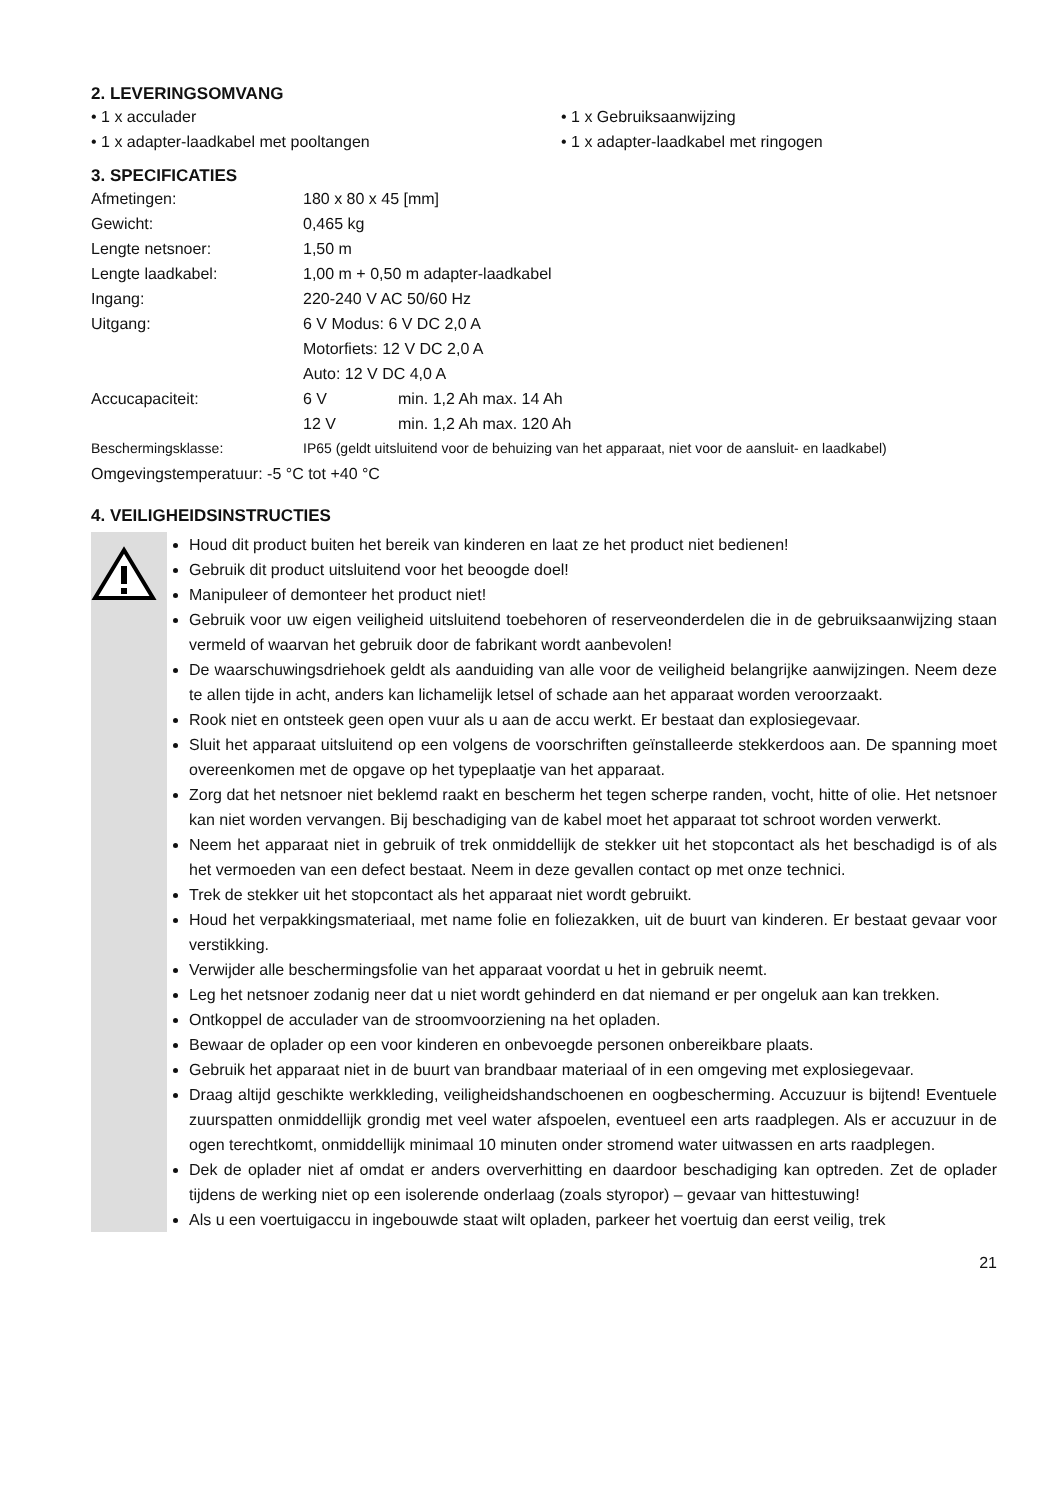2. LEVERINGSOMVANG
• 1 x acculader
• 1 x Gebruiksaanwijzing
• 1 x adapter-laadkabel met pooltangen
• 1 x adapter-laadkabel met ringogen
3. SPECIFICATIES
| Afmetingen: | 180 x 80 x 45 [mm] | |
| Gewicht: | 0,465 kg | |
| Lengte netsnoer: | 1,50 m | |
| Lengte laadkabel: | 1,00 m + 0,50 m adapter-laadkabel | |
| Ingang: | 220-240 V AC 50/60 Hz | |
| Uitgang: | 6 V Modus: 6 V DC 2,0 A | |
| | Motorfiets: 12 V DC 2,0 A | |
| | Auto: 12 V DC 4,0 A | |
| Accucapaciteit: | 6 V | min. 1,2 Ah max. 14 Ah |
| | 12 V | min. 1,2 Ah max. 120 Ah |
| Beschermingsklasse: | IP65 (geldt uitsluitend voor de behuizing van het apparaat, niet voor de aansluit- en laadkabel) | |
| Omgevingstemperatuur: -5 °C tot +40 °C | | |
4. VEILIGHEIDSINSTRUCTIES
Houd dit product buiten het bereik van kinderen en laat ze het product niet bedienen!
Gebruik dit product uitsluitend voor het beoogde doel!
Manipuleer of demonteer het product niet!
Gebruik voor uw eigen veiligheid uitsluitend toebehoren of reserveonderdelen die in de gebruiksaanwijzing staan vermeld of waarvan het gebruik door de fabrikant wordt aanbevolen!
De waarschuwingsdriehoek geldt als aanduiding van alle voor de veiligheid belangrijke aanwijzingen. Neem deze te allen tijde in acht, anders kan lichamelijk letsel of schade aan het apparaat worden veroorzaakt.
Rook niet en ontsteek geen open vuur als u aan de accu werkt. Er bestaat dan explosiegevaar.
Sluit het apparaat uitsluitend op een volgens de voorschriften geïnstalleerde stekkerdoos aan. De spanning moet overeenkomen met de opgave op het typeplaatje van het apparaat.
Zorg dat het netsnoer niet beklemd raakt en bescherm het tegen scherpe randen, vocht, hitte of olie. Het netsnoer kan niet worden vervangen. Bij beschadiging van de kabel moet het apparaat tot schroot worden verwerkt.
Neem het apparaat niet in gebruik of trek onmiddellijk de stekker uit het stopcontact als het beschadigd is of als het vermoeden van een defect bestaat. Neem in deze gevallen contact op met onze technici.
Trek de stekker uit het stopcontact als het apparaat niet wordt gebruikt.
Houd het verpakkingsmateriaal, met name folie en foliezakken, uit de buurt van kinderen. Er bestaat gevaar voor verstikking.
Verwijder alle beschermingsfolie van het apparaat voordat u het in gebruik neemt.
Leg het netsnoer zodanig neer dat u niet wordt gehinderd en dat niemand er per ongeluk aan kan trekken.
Ontkoppel de acculader van de stroomvoorziening na het opladen.
Bewaar de oplader op een voor kinderen en onbevoegde personen onbereikbare plaats.
Gebruik het apparaat niet in de buurt van brandbaar materiaal of in een omgeving met explosiegevaar.
Draag altijd geschikte werkkleding, veiligheidshandschoenen en oogbescherming. Accuzuur is bijtend! Eventuele zuurspatten onmiddellijk grondig met veel water afspoelen, eventueel een arts raadplegen. Als er accuzuur in de ogen terechtkomt, onmiddellijk minimaal 10 minuten onder stromend water uitwassen en arts raadplegen.
Dek de oplader niet af omdat er anders oververhitting en daardoor beschadiging kan optreden. Zet de oplader tijdens de werking niet op een isolerende onderlaag (zoals styropor) – gevaar van hittestuwing!
Als u een voertuigaccu in ingebouwde staat wilt opladen, parkeer het voertuig dan eerst veilig, trek
21